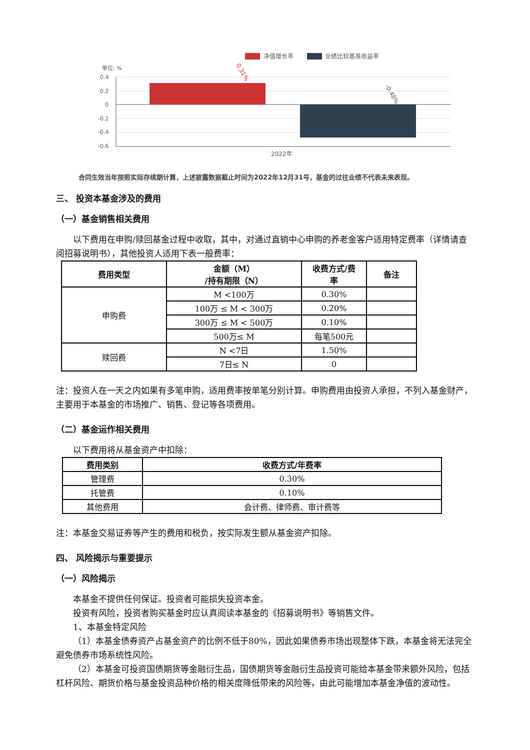净值增长率
业绩比较基准收益率
单位: %
0.4
0.2
0
-0.2
-0.4
-0.6
0.31%
-0.48%
2022年
合同生效当年按照实际存续期计算，上述披露数据截止时间为2022年12月31号，基金的过往业绩不代表未来表现。
三、 投资本基金涉及的费用
（一）基金销售相关费用
以下费用在申购/赎回基金过程中收取，其中，对通过直销中心申购的养老金客户适用特定费率（详情请查阅招募说明书），其他投资人适用下表一般费率：
| 费用类型 | 金额（M） /持有期限（N） | 收费方式/费 率 | 备注 |
| --- | --- | --- | --- |
| 申购费 | M <100万 | 0.30% | |
| | 100万 ≤ M < 300万 | 0.20% | |
| | 300万 ≤ M < 500万 | 0.10% | |
| | 500万≤ M | 每笔500元 | |
| 赎回费 | N <7日 | 1.50% | |
| | 7日≤ N | 0 | |
注：投资人在一天之内如果有多笔申购，适用费率按单笔分别计算。申购费用由投资人承担，不列入基金财产，主要用于本基金的市场推广、销售、登记等各项费用。
（二）基金运作相关费用
以下费用将从基金资产中扣除：
| 费用类别 | 收费方式/年费率 |
| --- | --- |
| 管理费 | 0.30% |
| 托管费 | 0.10% |
| 其他费用 | 会计费、律师费、审计费等 |
注：本基金交易证券等产生的费用和税负，按实际发生额从基金资产扣除。
四、 风险揭示与重要提示
（一）风险揭示
本基金不提供任何保证。投资者可能损失投资本金。
投资有风险，投资者购买基金时应认真阅读本基金的《招募说明书》等销售文件。
1、本基金特定风险
（1）本基金债券资产占基金资产的比例不低于80%，因此如果债券市场出现整体下跌，本基金将无法完全避免债券市场系统性风险。
（2）本基金可投资国债期货等金融衍生品，国债期货等金融衍生品投资可能给本基金带来额外风险，包括杠杆风险、期货价格与基金投资品种价格的相关度降低带来的风险等，由此可能增加本基金净值的波动性。